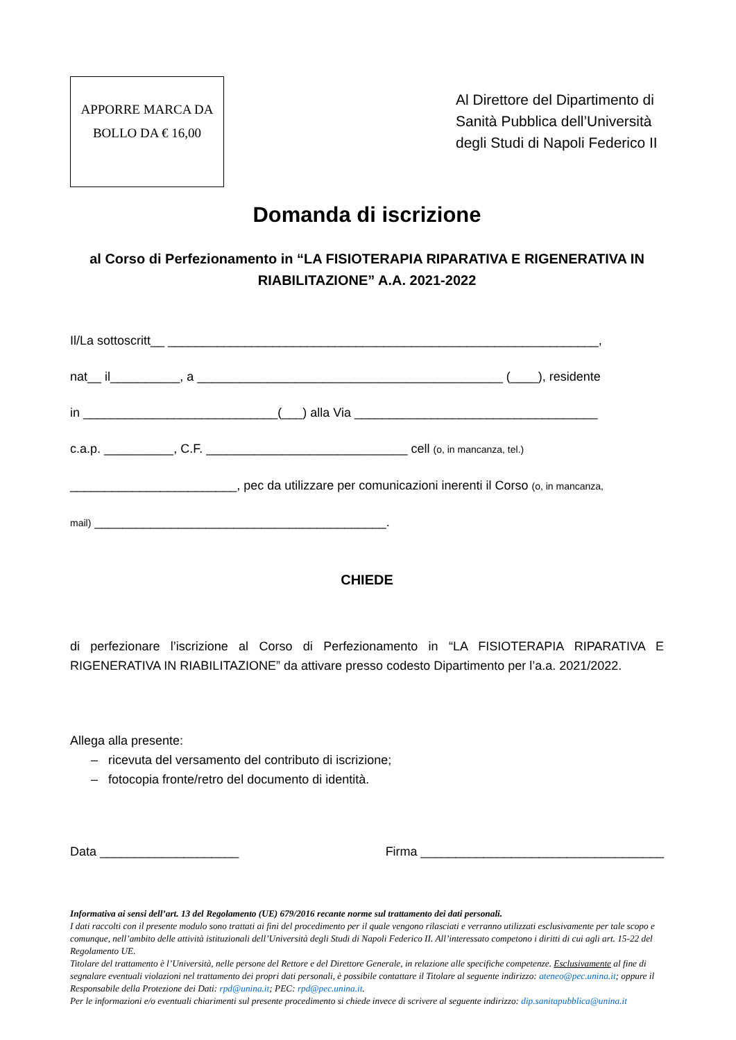APPORRE MARCA DA
BOLLO DA € 16,00
Al Direttore del Dipartimento di Sanità Pubblica dell’Università degli Studi di Napoli Federico II
Domanda di iscrizione
al Corso di Perfezionamento in “LA FISIOTERAPIA RIPARATIVA E RIGENERATIVA IN RIABILITAZIONE” A.A. 2021-2022
Il/La sottoscritt__ ______________________________________________________________,
nat__ il__________, a ____________________________________________ (____), residente
in ____________________________(___) alla Via ___________________________________
c.a.p. __________, C.F. _____________________________ cell (o, in mancanza, tel.)
________________________, pec da utilizzare per comunicazioni inerenti il Corso (o, in mancanza,
mail) __________________________________________.
CHIEDE
di perfezionare l’iscrizione al Corso di Perfezionamento in “LA FISIOTERAPIA RIPARATIVA E RIGENERATIVA IN RIABILITAZIONE” da attivare presso codesto Dipartimento per l’a.a. 2021/2022.
Allega alla presente:
– ricevuta del versamento del contributo di iscrizione;
– fotocopia fronte/retro del documento di identità.
Data ____________________ Firma ___________________________________
Informativa ai sensi dell’art. 13 del Regolamento (UE) 679/2016 recante norme sul trattamento dei dati personali.
I dati raccolti con il presente modulo sono trattati ai fini del procedimento per il quale vengono rilasciati e verranno utilizzati esclusivamente per tale scopo e comunque, nell’ambito delle attività istituzionali dell’Università degli Studi di Napoli Federico II. All’interessato competono i diritti di cui agli art. 15-22 del Regolamento UE.
Titolare del trattamento è l’Università, nelle persone del Rettore e del Direttore Generale, in relazione alle specifiche competenze. Esclusivamente al fine di segnalare eventuali violazioni nel trattamento dei propri dati personali, è possibile contattare il Titolare al seguente indirizzo: ateneo@pec.unina.it; oppure il Responsabile della Protezione dei Dati: rpd@unina.it; PEC: rpd@pec.unina.it.
Per le informazioni e/o eventuali chiarimenti sul presente procedimento si chiede invece di scrivere al seguente indirizzo: dip.sanitapubblica@unina.it